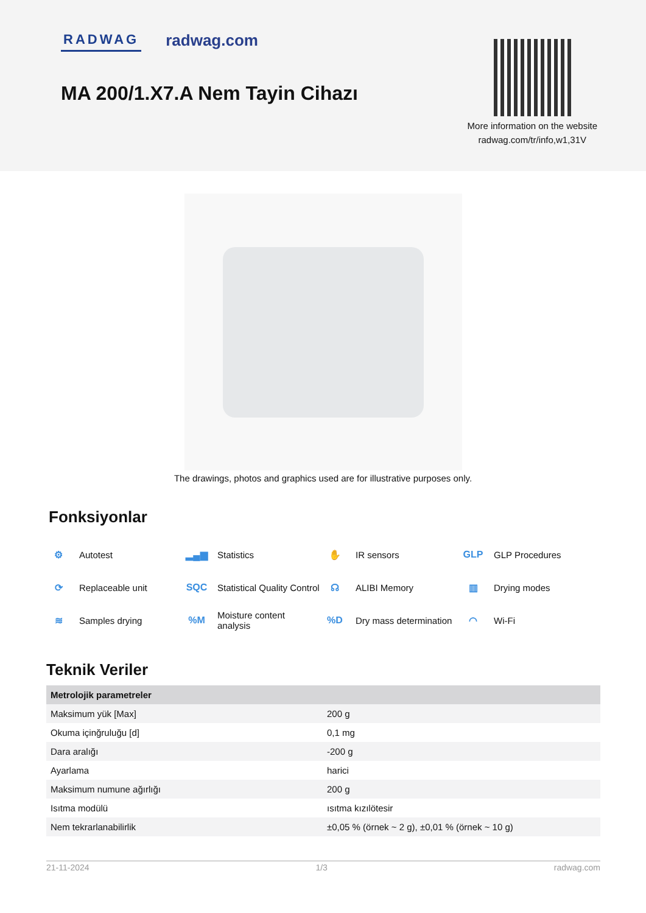RADWAG radwag.com
MA 200/1.X7.A Nem Tayin Cihazı
More information on the website
radwag.com/tr/info,w1,31V
The drawings, photos and graphics used are for illustrative purposes only.
Fonksiyonlar
⚙ Autotest
▂▄▆ Statistics
✋ IR sensors
GLP GLP Procedures
⟳ Replaceable unit
SQC Statistical Quality Control
☊ ALIBI Memory
▥ Drying modes
≋ Samples drying
%M Moisture content
analysis
%D Dry mass determination
◠ Wi-Fi
Teknik Veriler
| Metrolojik parametreler | |
| --- | --- |
| Maksimum yük [Max] | 200 g |
| Okuma içinğruluğu [d] | 0,1 mg |
| Dara aralığı | -200 g |
| Ayarlama | harici |
| Maksimum numune ağırlığı | 200 g |
| Isıtma modülü | ısıtma kızılötesir |
| Nem tekrarlanabilirlik | ±0,05 % (örnek ~ 2 g), ±0,01 % (örnek ~ 10 g) |
21-11-2024 1/3 radwag.com